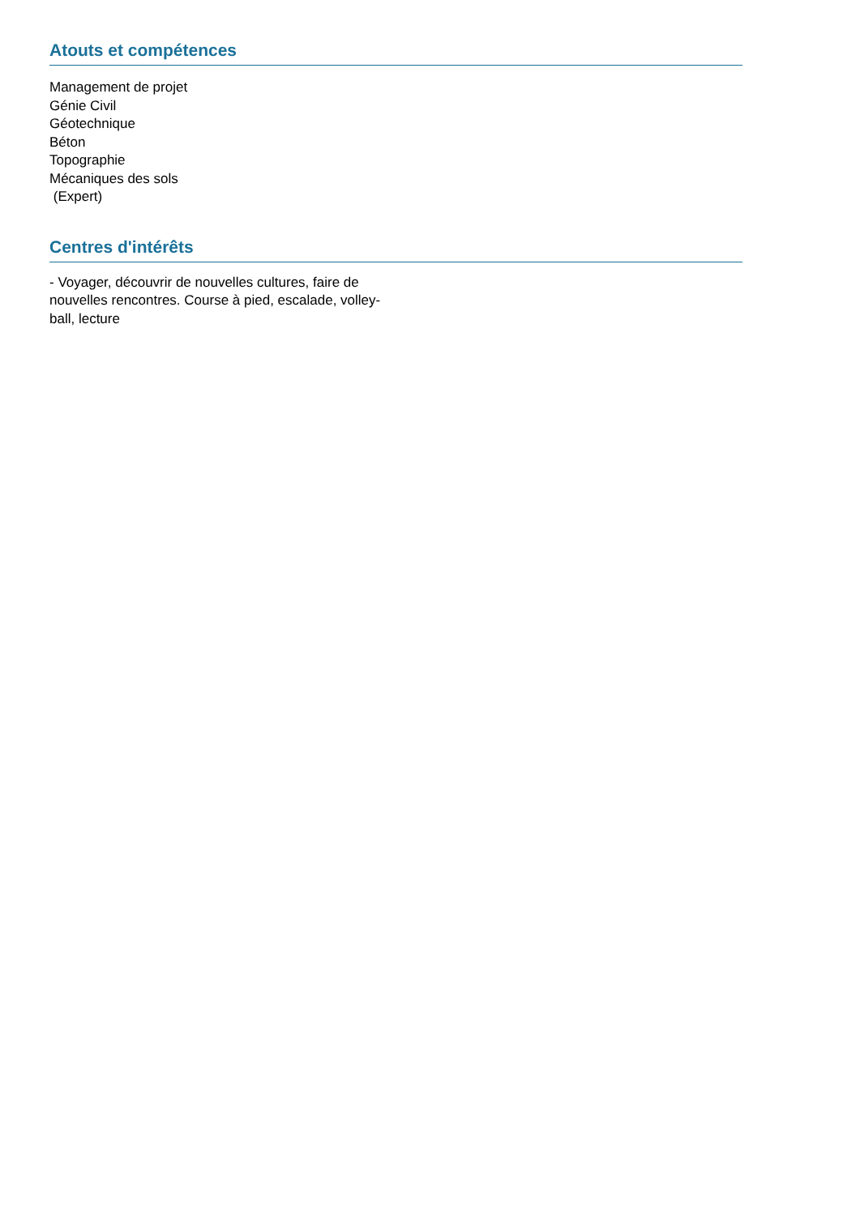Atouts et compétences
Management de projet
Génie Civil
Géotechnique
Béton
Topographie
Mécaniques des sols
(Expert)
Centres d'intérêts
- Voyager, découvrir de nouvelles cultures, faire de nouvelles rencontres. Course à pied, escalade, volley-ball, lecture